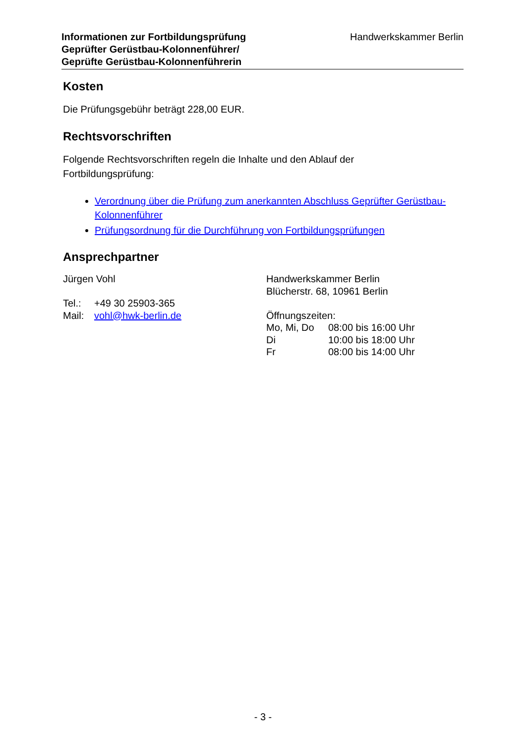Informationen zur Fortbildungsprüfung
Geprüfter Gerüstbau-Kolonnenführer/
Geprüfte Gerüstbau-Kolonnenführerin
Handwerkskammer Berlin
Kosten
Die Prüfungsgebühr beträgt 228,00 EUR.
Rechtsvorschriften
Folgende Rechtsvorschriften regeln die Inhalte und den Ablauf der
Fortbildungsprüfung:
Verordnung über die Prüfung zum anerkannten Abschluss Geprüfter Gerüstbau-Kolonnenführer
Prüfungsordnung für die Durchführung von Fortbildungsprüfungen
Ansprechpartner
Jürgen Vohl
| Tel.: | +49 30 25903-365 |
| Mail: | vohl@hwk-berlin.de |
Handwerkskammer Berlin
Blücherstr. 68, 10961 Berlin
Öffnungszeiten:
| Mo, Mi, Do | 08:00 bis 16:00 Uhr |
| Di | 10:00 bis 18:00 Uhr |
| Fr | 08:00 bis 14:00 Uhr |
- 3 -